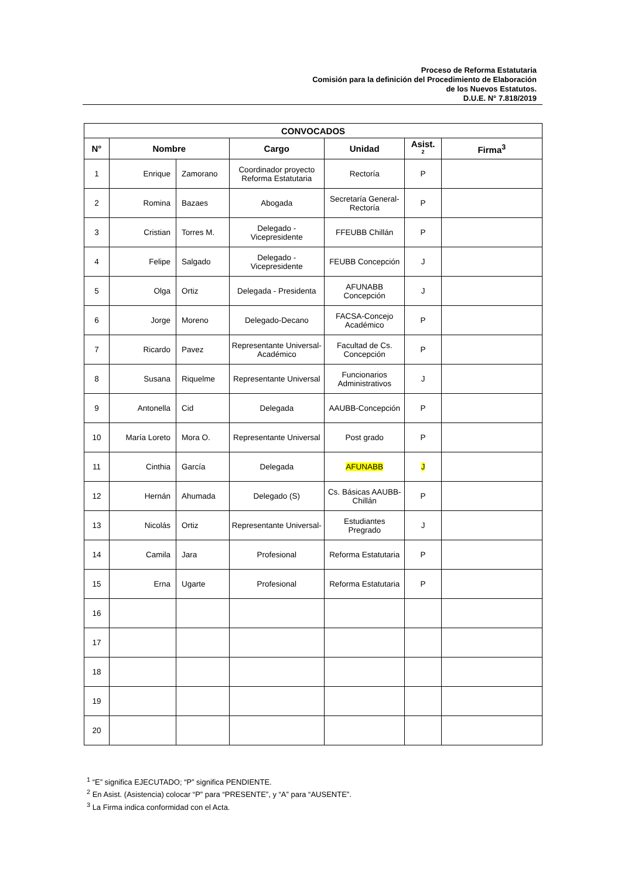Proceso de Reforma Estatutaria
Comisión para la definición del Procedimiento de Elaboración
de los Nuevos Estatutos.
D.U.E. N° 7.818/2019
| CONVOCADOS | | | | | | |
| --- | --- | --- | --- | --- | --- | --- |
| N° | Nombre | | Cargo | Unidad | Asist. <sup>2</sup> | Firma<sup>3</sup> |
| 1 | Enrique | Zamorano | Coordinador proyecto Reforma Estatutaria | Rectoría | P | |
| 2 | Romina | Bazaes | Abogada | Secretaría General-Rectoría | P | |
| 3 | Cristian | Torres M. | Delegado - Vicepresidente | FFEUBB Chillán | P | |
| 4 | Felipe | Salgado | Delegado - Vicepresidente | FEUBB Concepción | J | |
| 5 | Olga | Ortiz | Delegada - Presidenta | AFUNABB Concepción | J | |
| 6 | Jorge | Moreno | Delegado-Decano | FACSA-Concejo Académico | P | |
| 7 | Ricardo | Pavez | Representante Universal-Académico | Facultad de Cs. Concepción | P | |
| 8 | Susana | Riquelme | Representante Universal | Funcionarios Administrativos | J | |
| 9 | Antonella | Cid | Delegada | AAUBB-Concepción | P | |
| 10 | María Loreto | Mora O. | Representante Universal | Post grado | P | |
| 11 | Cinthia | García | Delegada | AFUNABB | J | |
| 12 | Hernán | Ahumada | Delegado (S) | Cs. Básicas AAUBB-Chillán | P | |
| 13 | Nicolás | Ortiz | Representante Universal- | Estudiantes Pregrado | J | |
| 14 | Camila | Jara | Profesional | Reforma Estatutaria | P | |
| 15 | Erna | Ugarte | Profesional | Reforma Estatutaria | P | |
| 16 | | | | | | |
| 17 | | | | | | |
| 18 | | | | | | |
| 19 | | | | | | |
| 20 | | | | | | |
<sup>1</sup> “E” significa EJECUTADO; “P” significa PENDIENTE.
<sup>2</sup> En Asist. (Asistencia) colocar “P” para “PRESENTE”, y “A” para “AUSENTE”.
<sup>3</sup> La Firma indica conformidad con el Acta.